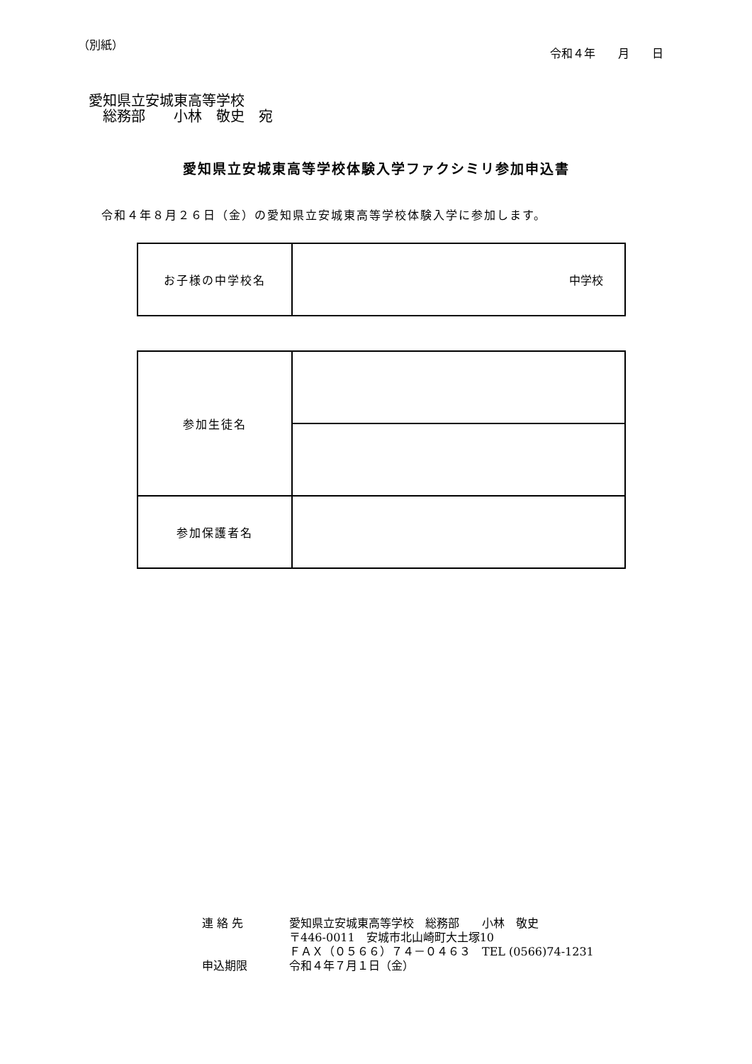（別紙）
令和４年　　月　　日
愛知県立安城東高等学校
　総務部　　小林　敬史　宛
愛知県立安城東高等学校体験入学ファクシミリ参加申込書
令和４年８月２６日（金）の愛知県立安城東高等学校体験入学に参加します。
| お子様の中学校名 | 中学校 |
| 参加生徒名 | |
| 参加保護者名 | |
連 絡 先 愛知県立安城東高等学校　総務部　　小林　敬史
〒446-0011　安城市北山崎町大土塚10
ＦＡＸ（０５６６）７４－０４６３　TEL (0566)74-1231
申込期限 令和４年７月１日（金）